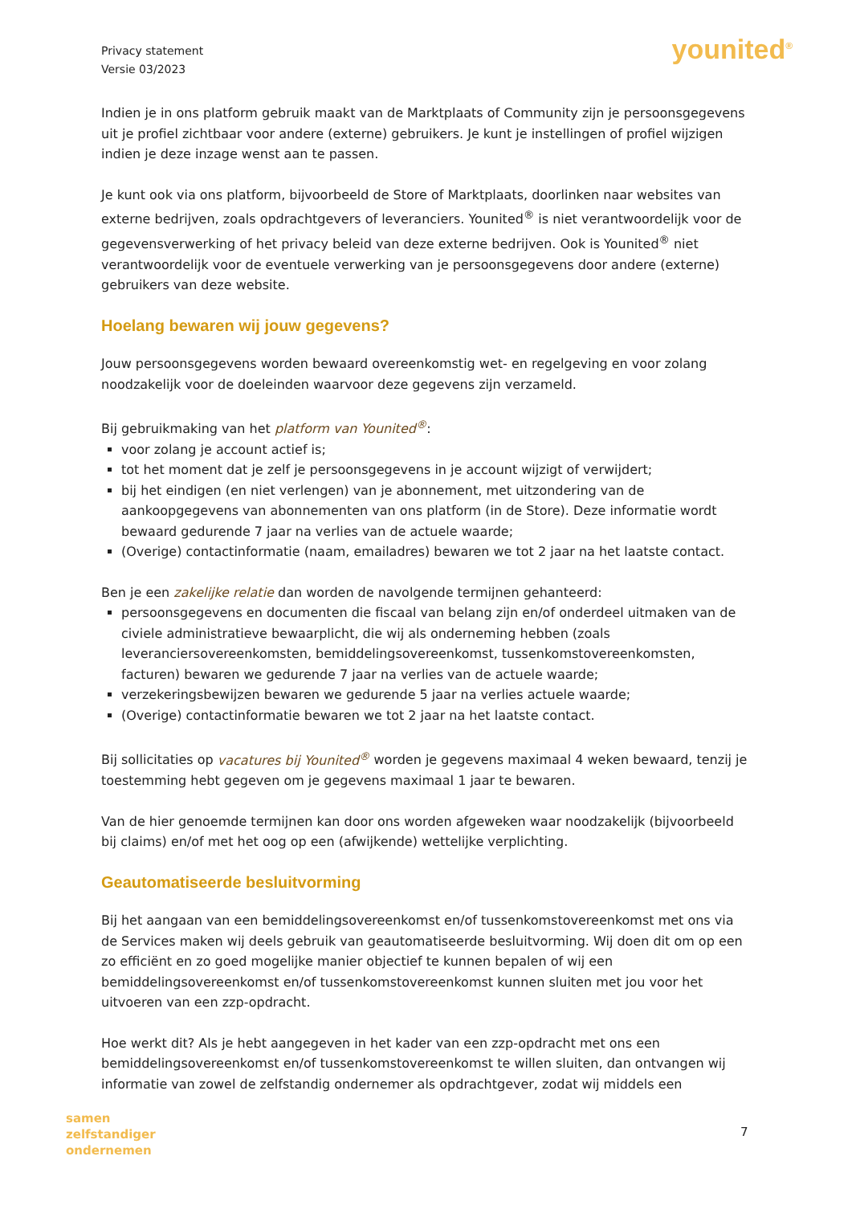Privacy statement
Versie 03/2023
younited<sup>®</sup>
Indien je in ons platform gebruik maakt van de Marktplaats of Community zijn je persoonsgegevens uit je profiel zichtbaar voor andere (externe) gebruikers. Je kunt je instellingen of profiel wijzigen indien je deze inzage wenst aan te passen.
Je kunt ook via ons platform, bijvoorbeeld de Store of Marktplaats, doorlinken naar websites van externe bedrijven, zoals opdrachtgevers of leveranciers. Younited<sup>®</sup> is niet verantwoordelijk voor de gegevensverwerking of het privacy beleid van deze externe bedrijven. Ook is Younited<sup>®</sup> niet verantwoordelijk voor de eventuele verwerking van je persoonsgegevens door andere (externe) gebruikers van deze website.
Hoelang bewaren wij jouw gegevens?
Jouw persoonsgegevens worden bewaard overeenkomstig wet- en regelgeving en voor zolang noodzakelijk voor de doeleinden waarvoor deze gegevens zijn verzameld.
Bij gebruikmaking van het platform van Younited<sup>®</sup>:
voor zolang je account actief is;
tot het moment dat je zelf je persoonsgegevens in je account wijzigt of verwijdert;
bij het eindigen (en niet verlengen) van je abonnement, met uitzondering van de aankoopgegevens van abonnementen van ons platform (in de Store). Deze informatie wordt bewaard gedurende 7 jaar na verlies van de actuele waarde;
(Overige) contactinformatie (naam, emailadres) bewaren we tot 2 jaar na het laatste contact.
Ben je een zakelijke relatie dan worden de navolgende termijnen gehanteerd:
persoonsgegevens en documenten die fiscaal van belang zijn en/of onderdeel uitmaken van de civiele administratieve bewaarplicht, die wij als onderneming hebben (zoals leveranciersovereenkomsten, bemiddelingsovereenkomst, tussenkomstovereenkomsten, facturen) bewaren we gedurende 7 jaar na verlies van de actuele waarde;
verzekeringsbewijzen bewaren we gedurende 5 jaar na verlies actuele waarde;
(Overige) contactinformatie bewaren we tot 2 jaar na het laatste contact.
Bij sollicitaties op vacatures bij Younited<sup>®</sup> worden je gegevens maximaal 4 weken bewaard, tenzij je toestemming hebt gegeven om je gegevens maximaal 1 jaar te bewaren.
Van de hier genoemde termijnen kan door ons worden afgeweken waar noodzakelijk (bijvoorbeeld bij claims) en/of met het oog op een (afwijkende) wettelijke verplichting.
Geautomatiseerde besluitvorming
Bij het aangaan van een bemiddelingsovereenkomst en/of tussenkomstovereenkomst met ons via de Services maken wij deels gebruik van geautomatiseerde besluitvorming. Wij doen dit om op een zo efficiënt en zo goed mogelijke manier objectief te kunnen bepalen of wij een bemiddelingsovereenkomst en/of tussenkomstovereenkomst kunnen sluiten met jou voor het uitvoeren van een zzp-opdracht.
Hoe werkt dit? Als je hebt aangegeven in het kader van een zzp-opdracht met ons een bemiddelingsovereenkomst en/of tussenkomstovereenkomst te willen sluiten, dan ontvangen wij informatie van zowel de zelfstandig ondernemer als opdrachtgever, zodat wij middels een
samen
zelfstandiger
ondernemen
7